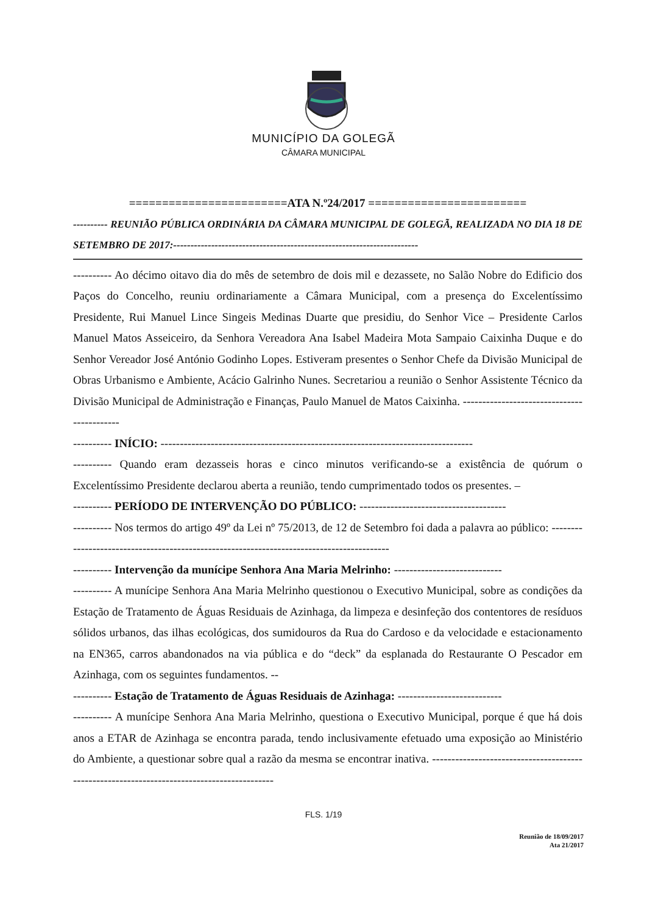MUNICÍPIO DA GOLEGÃ
CÂMARA MUNICIPAL
========================ATA N.º24/2017 ========================
---------- REUNIÃO PÚBLICA ORDINÁRIA DA CÂMARA MUNICIPAL DE GOLEGÃ, REALIZADA NO DIA 18 DE SETEMBRO DE 2017:-----------------------------------------------------------------------
---------- Ao décimo oitavo dia do mês de setembro de dois mil e dezassete, no Salão Nobre do Edificio dos Paços do Concelho, reuniu ordinariamente a Câmara Municipal, com a presença do Excelentíssimo Presidente, Rui Manuel Lince Singeis Medinas Duarte que presidiu, do Senhor Vice – Presidente Carlos Manuel Matos Asseiceiro, da Senhora Vereadora Ana Isabel Madeira Mota Sampaio Caixinha Duque e do Senhor Vereador José António Godinho Lopes. Estiveram presentes o Senhor Chefe da Divisão Municipal de Obras Urbanismo e Ambiente, Acácio Galrinho Nunes. Secretariou a reunião o Senhor Assistente Técnico da Divisão Municipal de Administração e Finanças, Paulo Manuel de Matos Caixinha. -------------------------------------------
---------- INÍCIO: ---------------------------------------------------------------------------------
---------- Quando eram dezasseis horas e cinco minutos verificando-se a existência de quórum o Excelentíssimo Presidente declarou aberta a reunião, tendo cumprimentado todos os presentes. –
---------- PERÍODO DE INTERVENÇÃO DO PÚBLICO: --------------------------------------
---------- Nos termos do artigo 49º da Lei nº 75/2013, de 12 de Setembro foi dada a palavra ao público: ------------------------------------------------------------------------------------------
---------- Intervenção da munícipe Senhora Ana Maria Melrinho: ----------------------------
---------- A munícipe Senhora Ana Maria Melrinho questionou o Executivo Municipal, sobre as condições da Estação de Tratamento de Águas Residuais de Azinhaga, da limpeza e desinfeção dos contentores de resíduos sólidos urbanos, das ilhas ecológicas, dos sumidouros da Rua do Cardoso e da velocidade e estacionamento na EN365, carros abandonados na via pública e do “deck” da esplanada do Restaurante O Pescador em Azinhaga, com os seguintes fundamentos. --
---------- Estação de Tratamento de Águas Residuais de Azinhaga: ---------------------------
---------- A munícipe Senhora Ana Maria Melrinho, questiona o Executivo Municipal, porque é que há dois anos a ETAR de Azinhaga se encontra parada, tendo inclusivamente efetuado uma exposição ao Ministério do Ambiente, a questionar sobre qual a razão da mesma se encontrar inativa. -------------------------------------------------------------------------------------------
FLS. 1/19
Reunião de 18/09/2017
Ata 21/2017